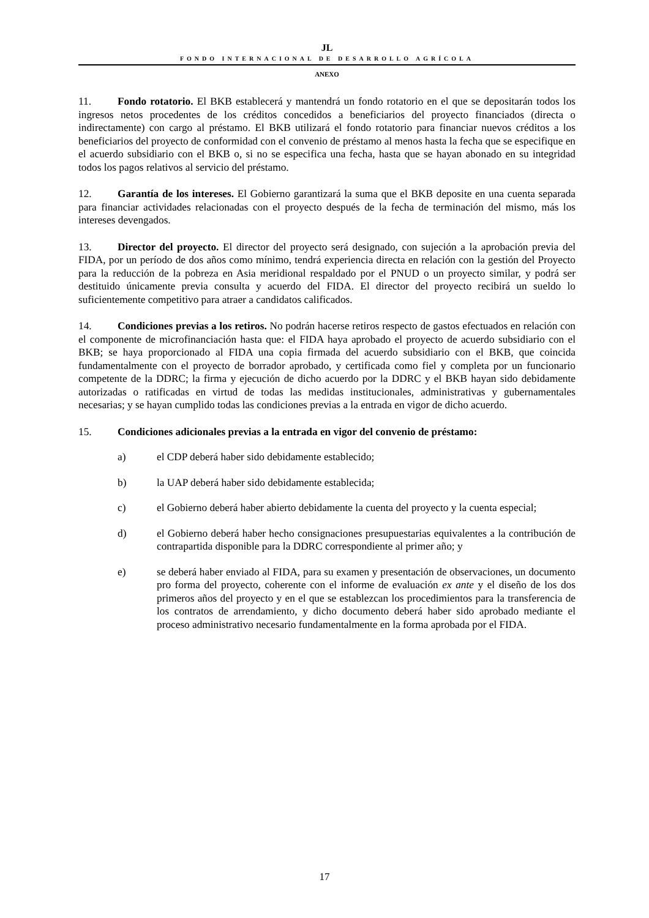JL
FONDO INTERNACIONAL DE DESARROLLO AGRÍCOLA
ANEXO
11. Fondo rotatorio. El BKB establecerá y mantendrá un fondo rotatorio en el que se depositarán todos los ingresos netos procedentes de los créditos concedidos a beneficiarios del proyecto financiados (directa o indirectamente) con cargo al préstamo. El BKB utilizará el fondo rotatorio para financiar nuevos créditos a los beneficiarios del proyecto de conformidad con el convenio de préstamo al menos hasta la fecha que se especifique en el acuerdo subsidiario con el BKB o, si no se especifica una fecha, hasta que se hayan abonado en su integridad todos los pagos relativos al servicio del préstamo.
12. Garantía de los intereses. El Gobierno garantizará la suma que el BKB deposite en una cuenta separada para financiar actividades relacionadas con el proyecto después de la fecha de terminación del mismo, más los intereses devengados.
13. Director del proyecto. El director del proyecto será designado, con sujeción a la aprobación previa del FIDA, por un período de dos años como mínimo, tendrá experiencia directa en relación con la gestión del Proyecto para la reducción de la pobreza en Asia meridional respaldado por el PNUD o un proyecto similar, y podrá ser destituido únicamente previa consulta y acuerdo del FIDA. El director del proyecto recibirá un sueldo lo suficientemente competitivo para atraer a candidatos calificados.
14. Condiciones previas a los retiros. No podrán hacerse retiros respecto de gastos efectuados en relación con el componente de microfinanciación hasta que: el FIDA haya aprobado el proyecto de acuerdo subsidiario con el BKB; se haya proporcionado al FIDA una copia firmada del acuerdo subsidiario con el BKB, que coincida fundamentalmente con el proyecto de borrador aprobado, y certificada como fiel y completa por un funcionario competente de la DDRC; la firma y ejecución de dicho acuerdo por la DDRC y el BKB hayan sido debidamente autorizadas o ratificadas en virtud de todas las medidas institucionales, administrativas y gubernamentales necesarias; y se hayan cumplido todas las condiciones previas a la entrada en vigor de dicho acuerdo.
15. Condiciones adicionales previas a la entrada en vigor del convenio de préstamo:
a) el CDP deberá haber sido debidamente establecido;
b) la UAP deberá haber sido debidamente establecida;
c) el Gobierno deberá haber abierto debidamente la cuenta del proyecto y la cuenta especial;
d) el Gobierno deberá haber hecho consignaciones presupuestarias equivalentes a la contribución de contrapartida disponible para la DDRC correspondiente al primer año; y
e) se deberá haber enviado al FIDA, para su examen y presentación de observaciones, un documento pro forma del proyecto, coherente con el informe de evaluación ex ante y el diseño de los dos primeros años del proyecto y en el que se establezcan los procedimientos para la transferencia de los contratos de arrendamiento, y dicho documento deberá haber sido aprobado mediante el proceso administrativo necesario fundamentalmente en la forma aprobada por el FIDA.
17